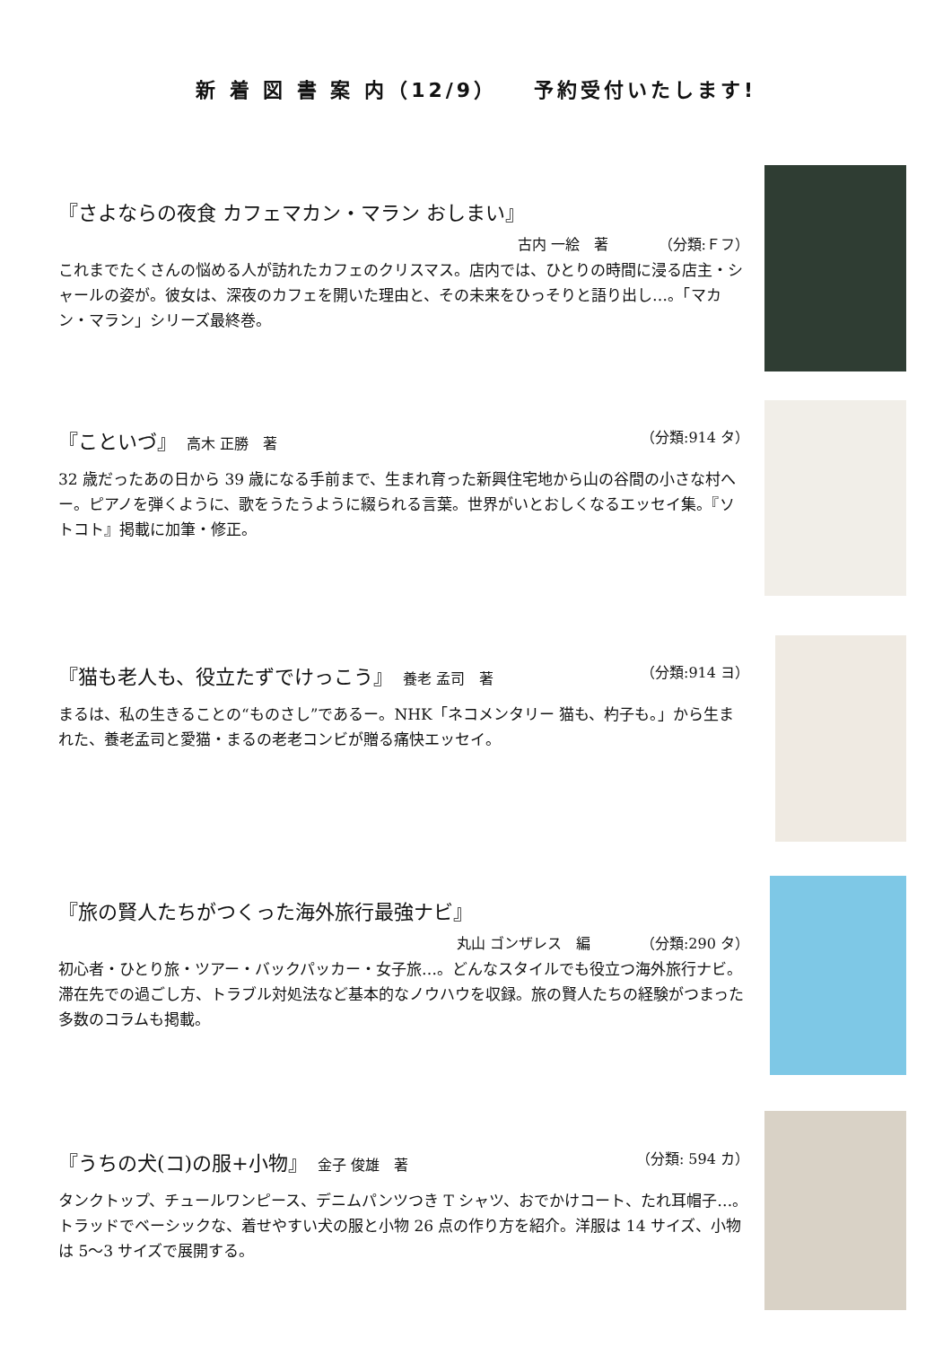新 着 図 書 案 内（12/9）　　予約受付いたします!
『さよならの夜食 カフェマカン・マラン おしまい』
古内 一絵　著　　　　（分類:Ｆフ）
これまでたくさんの悩める人が訪れたカフェのクリスマス。店内では、ひとりの時間に浸る店主・シャールの姿が。彼女は、深夜のカフェを開いた理由と、その未来をひっそりと語り出し…。「マカン・マラン」シリーズ最終巻。
『こといづ』　高木 正勝　著 （分類:914 タ）
32 歳だったあの日から 39 歳になる手前まで、生まれ育った新興住宅地から山の谷間の小さな村へー。ピアノを弾くように、歌をうたうように綴られる言葉。世界がいとおしくなるエッセイ集。『ソトコト』掲載に加筆・修正。
『猫も老人も、役立たずでけっこう』　養老 孟司　著 （分類:914 ヨ）
まるは、私の生きることの“ものさし”であるー。NHK「ネコメンタリー 猫も、杓子も。」から生まれた、養老孟司と愛猫・まるの老老コンビが贈る痛快エッセイ。
『旅の賢人たちがつくった海外旅行最強ナビ』
丸山 ゴンザレス　編　　　　（分類:290 タ）
初心者・ひとり旅・ツアー・バックパッカー・女子旅…。どんなスタイルでも役立つ海外旅行ナビ。滞在先での過ごし方、トラブル対処法など基本的なノウハウを収録。旅の賢人たちの経験がつまった多数のコラムも掲載。
『うちの犬(コ)の服+小物』　金子 俊雄　著 （分類: 594 カ）
タンクトップ、チュールワンピース、デニムパンツつき T シャツ、おでかけコート、たれ耳帽子…。トラッドでベーシックな、着せやすい犬の服と小物 26 点の作り方を紹介。洋服は 14 サイズ、小物は 5～3 サイズで展開する。